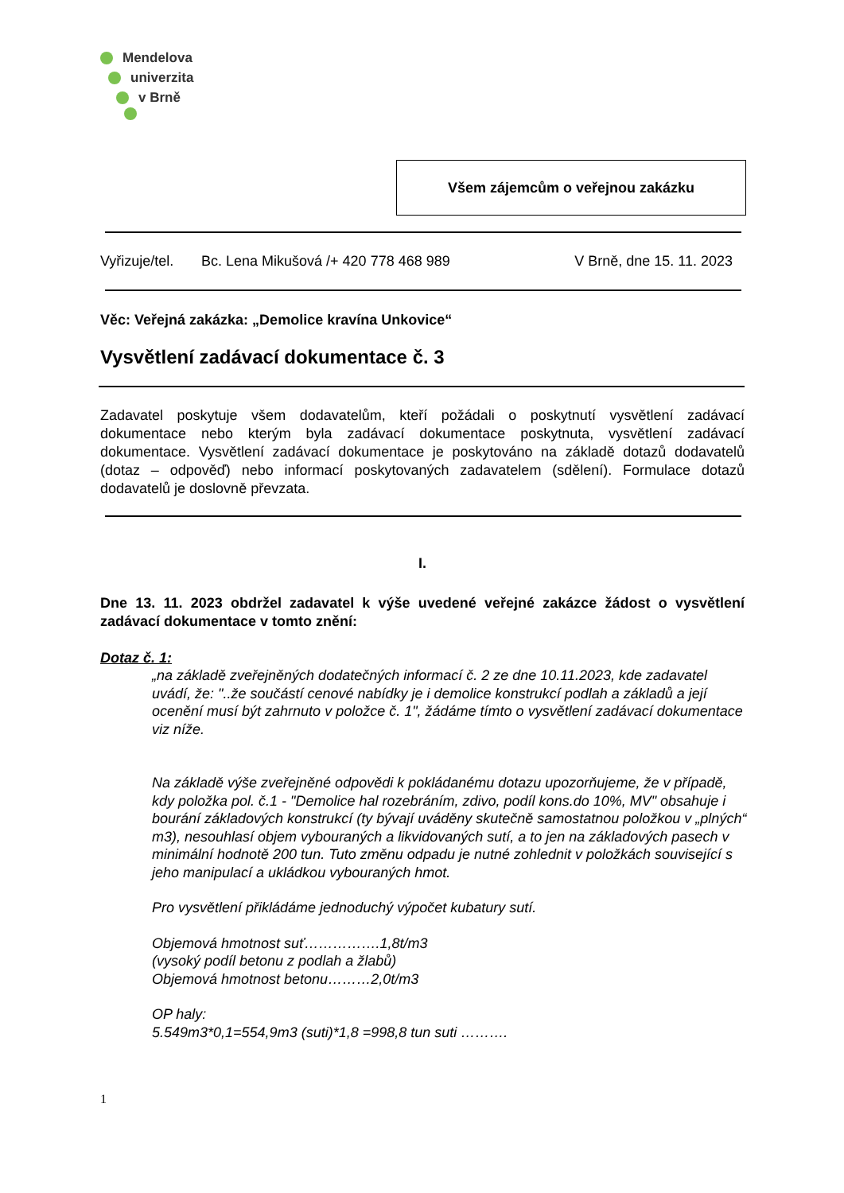Mendelova
univerzita
v Brně
Všem zájemcům o veřejnou zakázku
Vyřizuje/tel. Bc. Lena Mikušová /+ 420 778 468 989 V Brně, dne 15. 11. 2023
Věc: Veřejná zakázka: „Demolice kravína Unkovice“
Vysvětlení zadávací dokumentace č. 3
Zadavatel poskytuje všem dodavatelům, kteří požádali o poskytnutí vysvětlení zadávací dokumentace nebo kterým byla zadávací dokumentace poskytnuta, vysvětlení zadávací dokumentace. Vysvětlení zadávací dokumentace je poskytováno na základě dotazů dodavatelů (dotaz – odpověď) nebo informací poskytovaných zadavatelem (sdělení). Formulace dotazů dodavatelů je doslovně převzata.
I.
Dne 13. 11. 2023 obdržel zadavatel k výše uvedené veřejné zakázce žádost o vysvětlení zadávací dokumentace v tomto znění:
Dotaz č. 1:
„na základě zveřejněných dodatečných informací č. 2 ze dne 10.11.2023, kde zadavatel uvádí, že: "..že součástí cenové nabídky je i demolice konstrukcí podlah a základů a její ocenění musí být zahrnuto v položce č. 1", žádáme tímto o vysvětlení zadávací dokumentace viz níže.
Na základě výše zveřejněné odpovědi k pokládanému dotazu upozorňujeme, že v případě, kdy položka pol. č.1 - "Demolice hal rozebráním, zdivo, podíl kons.do 10%, MV" obsahuje i bourání základových konstrukcí (ty bývají uváděny skutečně samostatnou položkou v „plných“ m3), nesouhlasí objem vybouraných a likvidovaných sutí, a to jen na základových pasech v minimální hodnotě 200 tun. Tuto změnu odpadu je nutné zohlednit v položkách související s jeho manipulací a ukládkou vybouraných hmot.
Pro vysvětlení přikládáme jednoduchý výpočet kubatury sutí.
Objemová hmotnost suť…………….1,8t/m3
(vysoký podíl betonu z podlah a žlabů)
Objemová hmotnost betonu………2,0t/m3
OP haly:
5.549m3*0,1=554,9m3 (suti)*1,8 =998,8 tun suti ……….
1